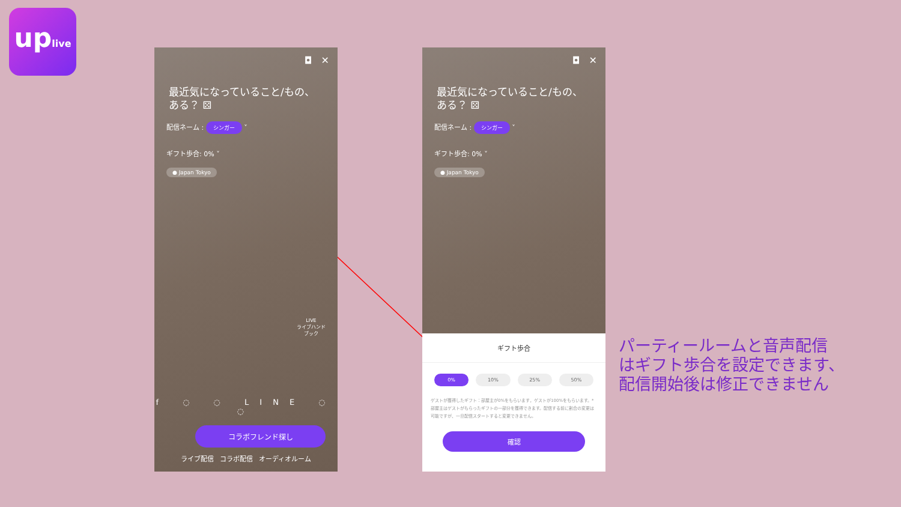uplive
◘ ✕
最近気になっていること/もの、ある？ ⚄
配信ネーム : シンガー ˅
ギフト歩合: 0% ˅
● Japan Tokyo
LIVE
ライブハンド
ブック
f ◌ ◌ LINE ◌ ◌
コラボフレンド探し
ライブ配信 コラボ配信 オーディオルーム
◘ ✕
最近気になっていること/もの、ある？ ⚄
配信ネーム : シンガー ˅
ギフト歩合: 0% ˅
● Japan Tokyo
ギフト歩合
0% 10% 25% 50%
ゲストが獲得したギフト：部屋主が0%をもらいます，ゲストが100%をもらいます。*部屋主はゲストがもらったギフトの一部分を獲得できます。配信する前に割合の変更は可能ですが、一旦配信スタートすると変更できません。
確認
パーティールームと音声配信
はギフト歩合を設定できます、
配信開始後は修正できません